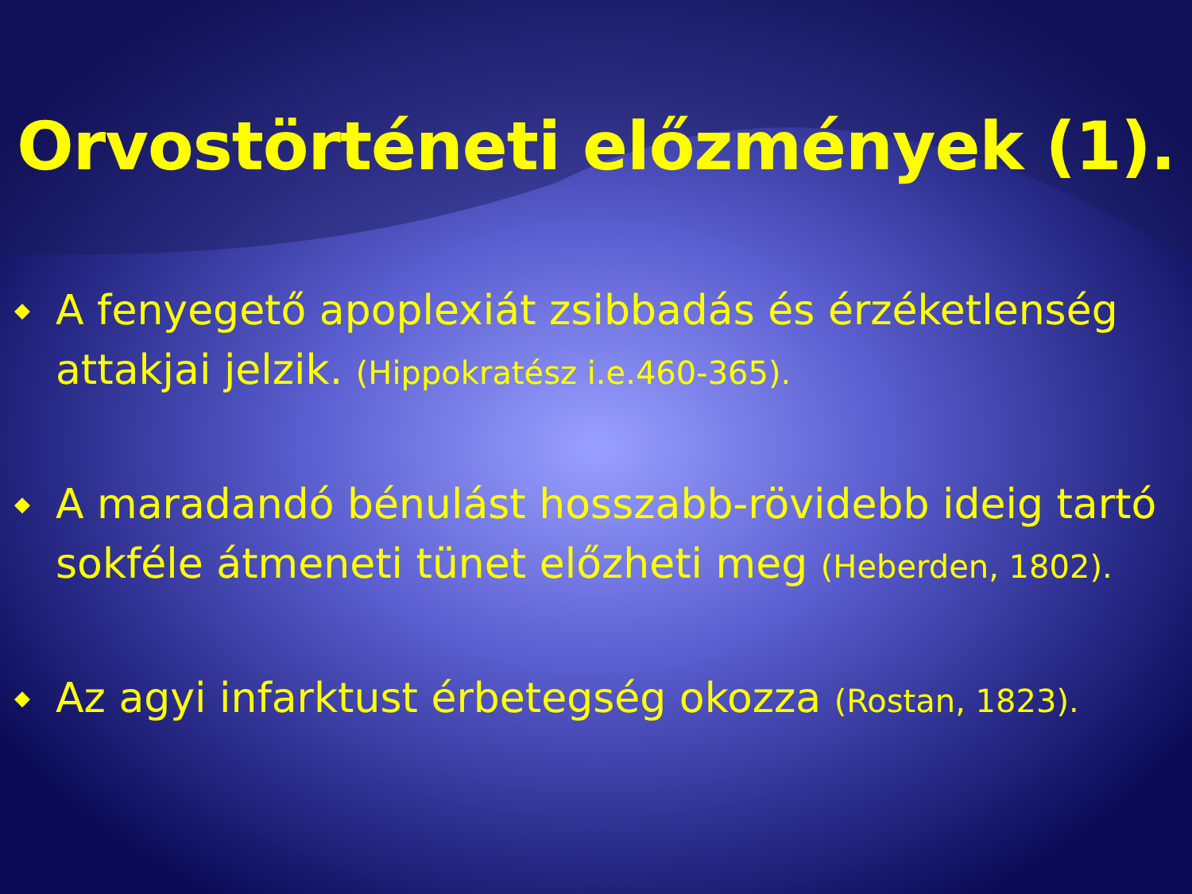Orvostörténeti előzmények (1).
◆ A fenyegető apoplexiát zsibbadás és érzéketlenség attakjai jelzik. (Hippokratész i.e.460-365).
◆ A maradandó bénulást hosszabb-rövidebb ideig tartó sokféle átmeneti tünet előzheti meg (Heberden, 1802).
◆ Az agyi infarktust érbetegség okozza (Rostan, 1823).